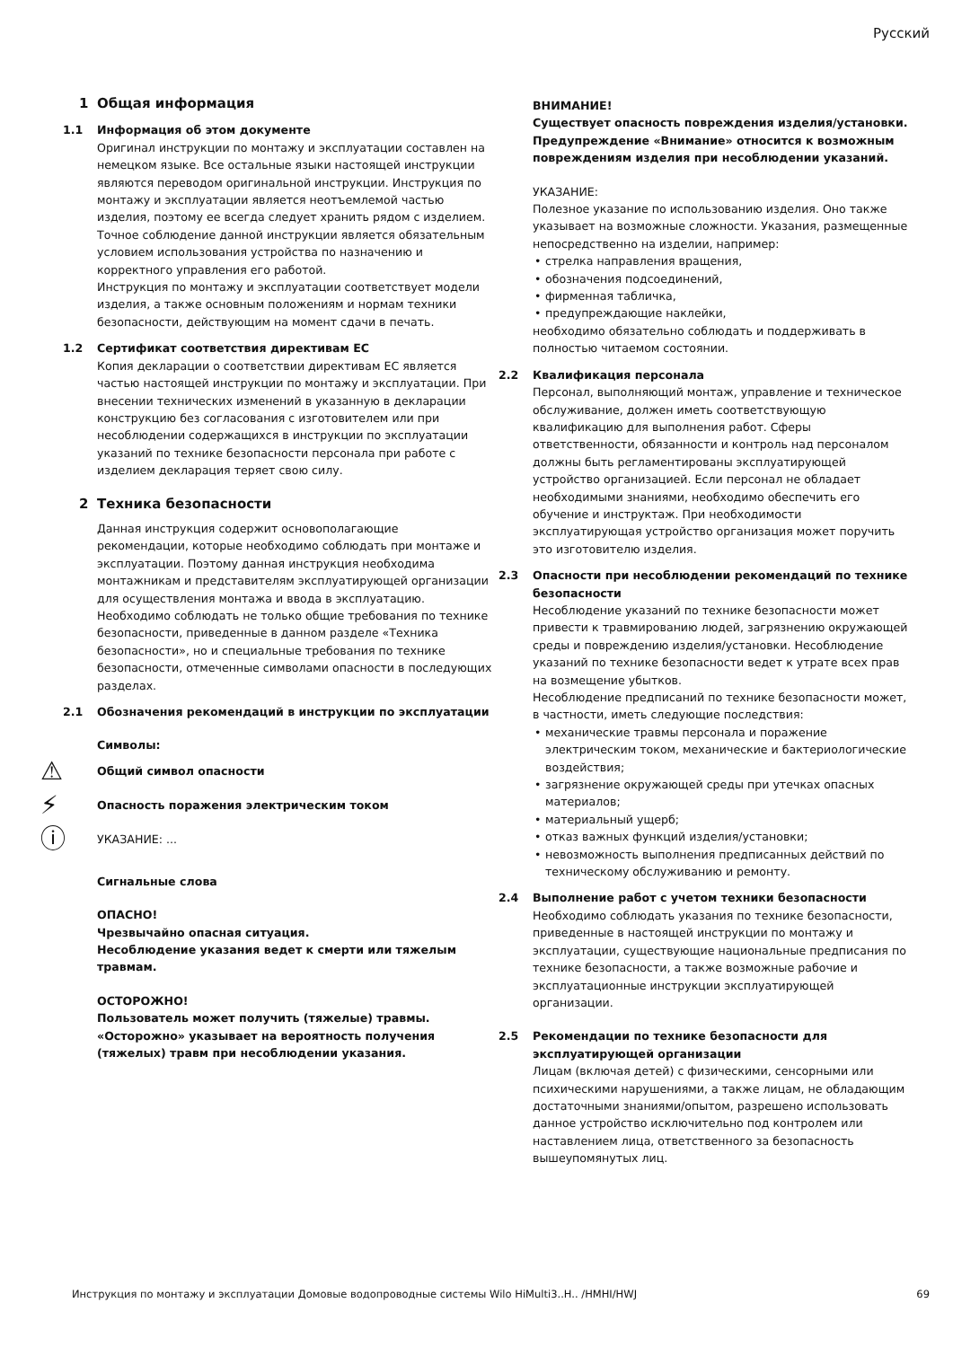Русский
1 Общая информация
1.1 Информация об этом документе
Оригинал инструкции по монтажу и эксплуатации составлен на немецком языке. Все остальные языки настоящей инструкции являются переводом оригинальной инструкции. Инструкция по монтажу и эксплуатации является неотъемлемой частью изделия, поэтому ее всегда следует хранить рядом с изделием. Точное соблюдение данной инструкции является обязательным условием использования устройства по назначению и корректного управления его работой.
Инструкция по монтажу и эксплуатации соответствует модели изделия, а также основным положениям и нормам техники безопасности, действующим на момент сдачи в печать.
1.2 Сертификат соответствия директивам ЕС
Копия декларации о соответствии директивам ЕС является частью настоящей инструкции по монтажу и эксплуатации. При внесении технических изменений в указанную в декларации конструкцию без согласования с изготовителем или при несоблюдении содержащихся в инструкции по эксплуатации указаний по технике безопасности персонала при работе с изделием декларация теряет свою силу.
2 Техника безопасности
Данная инструкция содержит основополагающие рекомендации, которые необходимо соблюдать при монтаже и эксплуатации. Поэтому данная инструкция необходима монтажникам и представителям эксплуатирующей организации для осуществления монтажа и ввода в эксплуатацию. Необходимо соблюдать не только общие требования по технике безопасности, приведенные в данном разделе «Техника безопасности», но и специальные требования по технике безопасности, отмеченные символами опасности в последующих разделах.
2.1 Обозначения рекомендаций в инструкции по эксплуатации
Символы:
⚠ Общий символ опасности
⚡ Опасность поражения электрическим током
ⓘ УКАЗАНИЕ: ...
Сигнальные слова
ОПАСНО!
Чрезвычайно опасная ситуация.
Несоблюдение указания ведет к смерти или тяжелым травмам.
ОСТОРОЖНО!
Пользователь может получить (тяжелые) травмы. «Осторожно» указывает на вероятность получения (тяжелых) травм при несоблюдении указания.
ВНИМАНИЕ!
Существует опасность повреждения изделия/установки. Предупреждение «Внимание» относится к возможным повреждениям изделия при несоблюдении указаний.
УКАЗАНИЕ:
Полезное указание по использованию изделия. Оно также указывает на возможные сложности. Указания, размещенные непосредственно на изделии, например:
стрелка направления вращения,
обозначения подсоединений,
фирменная табличка,
предупреждающие наклейки,
необходимо обязательно соблюдать и поддерживать в полностью читаемом состоянии.
2.2 Квалификация персонала
Персонал, выполняющий монтаж, управление и техническое обслуживание, должен иметь соответствующую квалификацию для выполнения работ. Сферы ответственности, обязанности и контроль над персоналом должны быть регламентированы эксплуатирующей устройство организацией. Если персонал не обладает необходимыми знаниями, необходимо обеспечить его обучение и инструктаж. При необходимости эксплуатирующая устройство организация может поручить это изготовителю изделия.
2.3 Опасности при несоблюдении рекомендаций по технике безопасности
Несоблюдение указаний по технике безопасности может привести к травмированию людей, загрязнению окружающей среды и повреждению изделия/установки. Несоблюдение указаний по технике безопасности ведет к утрате всех прав на возмещение убытков.
Несоблюдение предписаний по технике безопасности может, в частности, иметь следующие последствия:
механические травмы персонала и поражение электрическим током, механические и бактериологические воздействия;
загрязнение окружающей среды при утечках опасных материалов;
материальный ущерб;
отказ важных функций изделия/установки;
невозможность выполнения предписанных действий по техническому обслуживанию и ремонту.
2.4 Выполнение работ с учетом техники безопасности
Необходимо соблюдать указания по технике безопасности, приведенные в настоящей инструкции по монтажу и эксплуатации, существующие национальные предписания по технике безопасности, а также возможные рабочие и эксплуатационные инструкции эксплуатирующей организации.
2.5 Рекомендации по технике безопасности для эксплуатирующей организации
Лицам (включая детей) с физическими, сенсорными или психическими нарушениями, а также лицам, не обладающим достаточными знаниями/опытом, разрешено использовать данное устройство исключительно под контролем или наставлением лица, ответственного за безопасность вышеупомянутых лиц.
Инструкция по монтажу и эксплуатации Домовые водопроводные системы Wilo HiMulti3..H.. /HMHI/HWJ 69